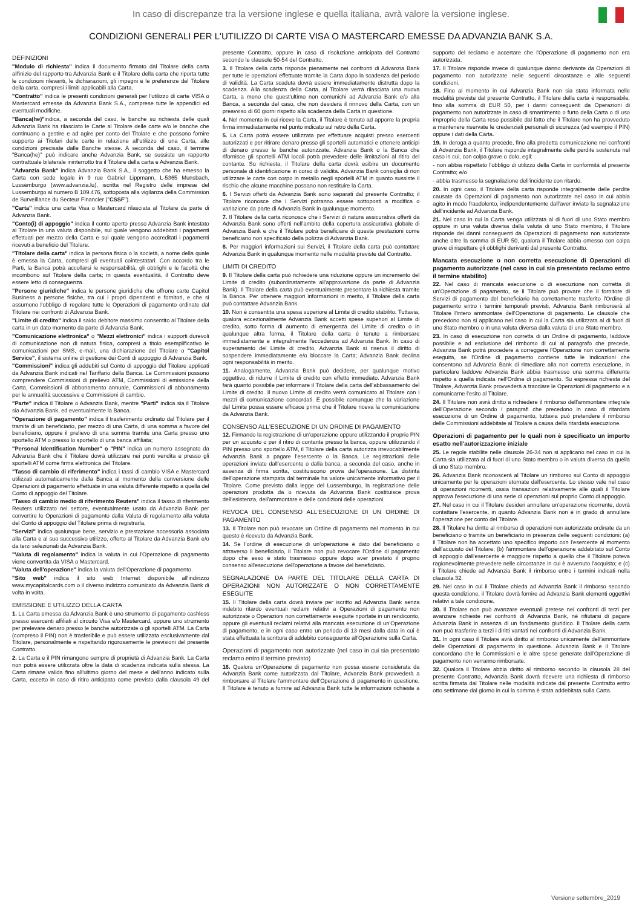In caso di discrepanze tra la versione inglese e quella italiana, avrà valore la versione inglese.
CONDIZIONI GENERALI PER L'UTILIZZO DI CARTE VISA O MASTERCARD EMESSE DA ADVANZIA BANK S.A.
DEFINIZIONI
"Modulo di richiesta" indica il documento firmato dal Titolare della carta all'inizio del rapporto tra Advanzia Bank e il Titolare della carta che riporta tutte le condizioni rilevanti, le dichiarazioni, gli impegni e le preferenze del Titolare della carta, compresi i limiti applicabili alla Carta.
"Contratto" indica le presenti condizioni generali per l'utilizzo di carte VISA o Mastercard emesse da Advanzia Bank S.A., comprese tutte le appendici ed eventuali modifiche.
"Banca(he)"indica, a seconda del caso, le banche su richiesta delle quali Advanzia Bank ha rilasciato le Carte al Titolare delle carte e/o le banche che continuano a gestire e ad agire per conto del Titolare e che possono fornire supporto ai Titolari delle carte in relazione all'utilizzo di una Carta, alle condizioni precisate dalle Banche stesse. A seconda del caso, il termine "Banca(he)" può indicare anche Advanzia Bank, se sussiste un rapporto contrattuale bilaterale ininterrotto tra il Titolare della carta e Advanzia Bank.
"Advanzia Bank" indica Advanzia Bank S.A., il soggetto che ha emesso la Carta con sede legale in 9 rue Gabriel Lippmann, L-5365 Munsbach, Lussemburgo (www.advanzia.lu), iscritta nel Registro delle imprese del Lussemburgo al numero B 109.476, sottoposta alla vigilanza della Commission de Surveillance du Secteur Financier ("CSSF").
"Carta" indica una carta Visa o Mastercard rilasciata al Titolare da parte di Advanzia Bank.
"Conto(i) di appoggio" indica il conto aperto presso Advanzia Bank intestato al Titolare in una valuta disponibile, sul quale vengono addebitati i pagamenti effettuati per mezzo della Carta e sul quale vengono accreditati i pagamenti ricevuti a beneficio del Titolare.
"Titolare della carta" indica la persona fisica o la società, a nome della quale è emessa la Carta, compresi gli eventuali cointestatari. Con accordo tra le Parti, la Banca potrà accollarsi le responsabilità, gli obblighi e le facoltà che incombono sul Titolare della carta; in questa eventualità, il Contratto deve essere letto di conseguenza.
"Persone giuridiche" indica le persone giuridiche che offrono carte Capitol Business a persone fisiche, tra cui i propri dipendenti e fornitori, e che si assumono l'obbligo di regolare tutte le Operazioni di pagamento ordinate dal Titolare nei confronti di Advanzia Bank.
"Limite di credito" indica il saldo debitore massimo consentito al Titolare della carta in un dato momento da parte di Advanzia Bank.
"Comunicazione elettronica" o "Mezzi elettronici" indica i supporti durevoli di comunicazione non di natura fisica, compresi a titolo esemplificativo le comunicazioni per SMS, e-mail, una dichiarazione del Titolare o "Capitol Service", il sistema online di gestione dei Conti di appoggio di Advanzia Bank.
"Commissioni" indica gli addebiti sul Conto di appoggio del Titolare applicati da Advanzia Bank indicati nel Tariffario della Banca. Le Commissioni possono comprendere Commissioni di prelievo ATM, Commissioni di emissione della Carta, Commissioni di abbonamento annuale, Commissioni di abbonamento per le annualità successive e Commissioni di cambio.
"Parte" indica il Titolare o Advanzia Bank, mentre "Parti" indica sia il Titolare sia Advanzia Bank, ed eventualmente la Banca.
"Operazione di pagamento" indica il trasferimento ordinato dal Titolare per il tramite di un beneficiario, per mezzo di una Carta, di una somma a favore del beneficiario, oppure il prelievo di una somma tramite una Carta presso uno sportello ATM o presso lo sportello di una banca affiliata;
"Personal Identification Number" o "PIN" indica un numero assegnato da Advanzia Bank che il Titolare dovrà utilizzare nei punti vendita e presso gli sportelli ATM come firma elettronica del Titolare.
"Tasso di cambio di riferimento" indica i tassi di cambio VISA e Mastercard utilizzati automaticamente dalla Banca al momento della conversione delle Operazioni di pagamento effettuate in una valuta differente rispetto a quella del Conto di appoggio del Titolare.
"Tasso di cambio medio di riferimento Reuters" indica il tasso di riferimento Reuters utilizzato nel settore, eventualmente usato da Advanzia Bank per convertire le Operazioni di pagamento dalla Valuta di regolamento alla valuta del Conto di appoggio del Titolare prima di registrarla.
"Servizi" indica qualunque bene, servizio e prestazione accessoria associata alla Carta e al suo successivo utilizzo, offerto al Titolare da Advanzia Bank e/o da terzi selezionati da Advanzia Bank.
"Valuta di regolamento" indica la valuta in cui l'Operazione di pagamento viene convertita da VISA o Mastercard.
"Valuta dell'operazione" indica la valuta dell'Operazione di pagamento.
"Sito web" indica il sito web Internet disponibile all'indirizzo www.mycapitolcards.com o il diverso indirizzo comunicato da Advanzia Bank di volta in volta.
EMISSIONE E UTILIZZO DELLA CARTA
1. La Carta emessa da Advanzia Bank è uno strumento di pagamento cashless presso esercenti affiliati al circuito Visa e/o Mastercard, oppure uno strumento per prelevare denaro presso le banche autorizzate o gli sportelli ATM. La Carta (compreso il PIN) non è trasferibile e può essere utilizzata esclusivamente dal Titolare, personalmente e rispettando rigorosamente le previsioni del presente Contratto.
2. La Carta e il PIN rimangono sempre di proprietà di Advanzia Bank. La Carta non potrà essere utilizzata oltre la data di scadenza indicata sulla stessa. La Carta rimane valida fino all'ultimo giorno del mese e dell'anno indicato sulla Carta, eccetto in caso di ritiro anticipato come previsto dalla clausola 49 del presente Contratto, oppure in caso di risoluzione anticipata del Contratto secondo le clausole 50-54 del Contratto.
3. Il Titolare della carta risponde pienamente nei confronti di Advanzia Bank per tutte le operazioni effettuate tramite la Carta dopo la scadenza del periodo di validità. La Carta scaduta dovrà essere immediatamente distrutta dopo la scadenza. Alla scadenza della Carta, al Titolare verrà rilasciata una nuova Carta, a meno che quest'ultimo non comunichi ad Advanzia Bank e/o alla Banca, a seconda del caso, che non desidera il rinnovo della Carta, con un preavviso di 60 giorni rispetto alla scadenza della Carta in questione.
4. Nel momento in cui riceve la Carta, il Titolare è tenuto ad apporre la propria firma immediatamente nel punto indicato sul retro della Carta.
5. La Carta potrà essere utilizzata per effettuare acquisti presso esercenti autorizzati e per ritirare denaro presso gli sportelli automatici e ottenere anticipi di denaro presso le banche autorizzate. Advanzia Bank o la Banca che rifornisce gli sportelli ATM locali potrà prevedere delle limitazioni al ritiro del contante. Su richiesta, il Titolare della carta dovrà esibire un documento personale di identificazione in corso di validità. Advanzia Bank consiglia di non utilizzare le carte con corpo in metallo negli sportelli ATM in quanto sussiste il rischio che alcune macchine possano non restituire la Carta.
6. I Servizi offerti da Advanzia Bank sono separati dal presente Contratto; il Titolare riconosce che i Servizi potranno essere sottoposti a modifica o variazione da parte di Advanzia Bank in qualunque momento.
7. Il Titolare della carta riconosce che i Servizi di natura assicurativa offerti da Advanzia Bank sono offerti nell'ambito della copertura assicurativa globale di Advanzia Bank e che il Titolare potrà beneficiare di queste prestazioni come beneficiario non specificato della polizza di Advanzia Bank.
8. Per maggiori informazioni sui Servizi, il Titolare della carta può contattare Advanzia Bank in qualunque momento nelle modalità previste dal Contratto.
LIMITI DI CREDITO
9. Il Titolare della carta può richiedere una riduzione oppure un incremento del Limite di credito (subordinatamente all'approvazione da parte di Advanzia Bank). Il Titolare della carta può eventualmente presentare la richiesta tramite la Banca. Per ottenere maggiori informazioni in merito, il Titolare della carta può contattare Advanzia Bank.
10. Non è consentita una spesa superiore al Limite di credito stabilito. Tuttavia, qualora eccezionalmente Advanzia Bank accetti spese superiori al Limite di credito, sotto forma di aumento di emergenza del Limite di credito o in qualunque altra forma, il Titolare della carta è tenuto a rimborsare immediatamente e integralmente l'eccedenza ad Advanzia Bank. In caso di superamento del Limite di credito, Advanzia Bank si riserva il diritto di sospendere immediatamente e/o bloccare la Carta; Advanzia Bank declina ogni responsabilità in merito.
11. Analogamente, Advanzia Bank può decidere, per qualunque motivo oggettivo, di ridurre il Limite di credito con effetto immediato. Advanzia Bank farà quanto possibile per informare il Titolare della carta dell'abbassamento del Limite di credito. Il nuovo Limite di credito verrà comunicato al Titolare con i mezzi di comunicazione concordati. È possibile comunque che la variazione del Limite possa essere efficace prima che il Titolare riceva la comunicazione da Advanzia Bank.
CONSENSO ALL'ESECUZIONE DI UN ORDINE DI PAGAMENTO
12. Firmando la registrazione di un'operazione oppure utilizzando il proprio PIN per un acquisto o per il ritiro di contante presso la banca, oppure utilizzando il PIN presso uno sportello ATM, il Titolare della carta autorizza irrevocabilmente Advanzia Bank a pagare l'esercente o la Banca. Le registrazioni delle operazioni inviate dall'esercente o dalla banca, a seconda del caso, anche in assenza di firma scritta, costituiscono prova dell'operazione. La distinta dell'operazione stampata dal terminale ha valore unicamente informativo per il Titolare. Come previsto dalla legge del Lussemburgo, la registrazione delle operazioni prodotta da o ricevuta da Advanzia Bank costituisce prova dell'esistenza, dell'ammontare e delle condizioni delle operazioni.
REVOCA DEL CONSENSO ALL'ESECUZIONE DI UN ORDINE DI PAGAMENTO
13. Il Titolare non può revocare un Ordine di pagamento nel momento in cui questo è ricevuto da Advanzia Bank.
14. Se l'ordine di esecuzione di un'operazione è dato dal beneficiario o attraverso il beneficiario, il Titolare non può revocare l'Ordine di pagamento dopo che esso è stato trasmesso oppure dopo aver prestato il proprio consenso all'esecuzione dell'operazione a favore del beneficiario.
SEGNALAZIONE DA PARTE DEL TITOLARE DELLA CARTA DI OPERAZIONI NON AUTORIZZATE O NON CORRETTAMENTE ESEGUITE
15. Il Titolare della carta dovrà inviare per iscritto ad Advanzia Bank senza indebito ritardo eventuali reclami relativi a Operazioni di pagamento non autorizzate o Operazioni non correttamente eseguite riportate in un rendiconto, oppure gli eventuali reclami relativi alla mancata esecuzione di un'Operazione di pagamento, e in ogni caso entro un periodo di 13 mesi dalla data in cui è stata effettuata la scrittura di addebito conseguente all'Operazione sulla Carta.
Operazioni di pagamento non autorizzate (nel caso in cui sia presentato reclamo entro il termine previsto)
16. Qualora un'Operazione di pagamento non possa essere considerata da Advanzia Bank come autorizzata dal Titolare, Advanzia Bank provvederà a rimborsare al Titolare l'ammontare dell'Operazione di pagamento in questione. Il Titolare è tenuto a fornire ad Advanzia Bank tutte le informazioni richieste a supporto del reclamo e accertare che l'Operazione di pagamento non era autorizzata.
17. Il Titolare risponde invece di qualunque danno derivante da Operazioni di pagamento non autorizzate nelle seguenti circostanze e alle seguenti condizioni.
18. Fino al momento in cui Advanzia Bank non sia stata informata nelle modalità previste dal presente Contratto, il Titolare della carta è responsabile, fino alla somma di EUR 50, per i danni conseguenti da Operazioni di pagamento non autorizzate in caso di smarrimento o furto della Carta o di uso improprio della Carta reso possibile dal fatto che il Titolare non ha provveduto a mantenere riservate le credenziali personali di sicurezza (ad esempio il PIN) oppure i dati della Carta.
19. In deroga a quanto precede, fino alla predetta comunicazione nei confronti di Advanzia Bank, il Titolare risponde integralmente delle perdite sostenute nel caso in cui, con colpa grave o dolo, egli:
- non abbia rispettato l'obbligo di utilizzo della Carta in conformità al presente Contratto; e/o
- abbia trasmesso la segnalazione dell'incidente con ritardo.
20. In ogni caso, il Titolare della carta risponde integralmente delle perdite causate da Operazioni di pagamento non autorizzate nel caso in cui abbia agito in modo fraudolento, indipendentemente dall'aver inviato la segnalazione dell'incidente ad Advanzia Bank.
21. Nel caso in cui la Carta venga utilizzata al di fuori di uno Stato membro oppure in una valuta diversa dalla valuta di uno Stato membro, il Titolare risponde dei danni conseguenti da Operazioni di pagamento non autorizzate anche oltre la somma di EUR 50, qualora il Titolare abbia omesso con colpa grave di rispettare gli obblighi derivanti dal presente Contratto.
Mancata esecuzione o non corretta esecuzione di Operazioni di pagamento autorizzate (nel caso in cui sia presentato reclamo entro il termine stabilito)
22. Nel caso di mancata esecuzione o di esecuzione non corretta di un'Operazione di pagamento, se il Titolare può provare che il fornitore di Servizi di pagamento del beneficiario ha correttamente trasferito l'Ordine di pagamento entro i termini temporali previsti, Advanzia Bank rimborserà al Titolare l'intero ammontare dell'Operazione di pagamento. Le clausole che precedono non si applicano nel caso in cui la Carta sia utilizzata al di fuori di uno Stato membro o in una valuta diversa dalla valuta di uno Stato membro.
23. In caso di esecuzione non corretta di un Ordine di pagamento, laddove possibile e ad esclusione del rimborso di cui al paragrafo che precede, Advanzia Bank potrà procedere a correggere l'Operazione non correttamente eseguita, se l'Ordine di pagamento contiene tutte le indicazioni che consentono ad Advanzia Bank di rimediare alla non corretta esecuzione, in particolare laddove Advanzia Bank abbia trasmesso una somma differente rispetto a quella indicata nell'Ordine di pagamento. Su espressa richiesta del Titolare, Advanzia Bank provvederà a tracciare le Operazioni di pagamento e a comunicarne l'esito al Titolare.
24. Il Titolare non avrà diritto a richiedere il rimborso dell'ammontare integrale dell'Operazione secondo i paragrafi che precedono in caso di ritardata esecuzione di un Ordine di pagamento, tuttavia può pretendere il rimborso delle Commissioni addebitate al Titolare a causa della ritardata esecuzione.
Operazioni di pagamento per le quali non è specificato un importo esatto nell'autorizzazione iniziale
25. Le regole stabilite nelle clausole 26-34 non si applicano nel caso in cui la Carta sia utilizzata al di fuori di uno Stato membro o in valuta diversa da quella di uno Stato membro.
26. Advanzia Bank riconoscerà al Titolare un rimborso sul Conto di appoggio unicamente per le operazioni stornate dall'esercente. Lo stesso vale nel caso di operazioni ricorrenti, ossia transazioni relativamente alle quali il Titolare approva l'esecuzione di una serie di operazioni sul proprio Conto di appoggio.
27. Nel caso in cui il Titolare desideri annullare un'operazione ricorrente, dovrà contattare l'esercente, in quanto Advanzia Bank non è in grado di annullare l'operazione per conto del Titolare.
28. Il Titolare ha diritto al rimborso di operazioni non autorizzate ordinate da un beneficiario o tramite un beneficiario in presenza delle seguenti condizioni: (a) il Titolare non ha accettato uno specifico importo con l'esercente al momento dell'acquisto del Titolare; (b) l'ammontare dell'operazione addebitato sul Conto di appoggio dall'esercente è maggiore rispetto a quello che il Titolare poteva ragionevolmente prevedere nelle circostanze in cui è avvenuto l'acquisto; e (c) il Titolare chiede ad Advanzia Bank il rimborso entro i termini indicati nella clausola 32.
29. Nel caso in cui il Titolare chieda ad Advanzia Bank il rimborso secondo questa condizione, il Titolare dovrà fornire ad Advanzia Bank elementi oggettivi relativi a tale condizione.
30. Il Titolare non può avanzare eventuali pretese nei confronti di terzi per avanzare richieste nei confronti di Advanzia Bank, né rifiutarsi di pagare Advanzia Bank in assenza di un fondamento giuridico. Il Titolare della carta non può trasferire a terzi i diritti vantati nei confronti di Advanzia Bank.
31. In ogni caso il Titolare avrà diritto al rimborso unicamente dell'ammontare delle Operazioni di pagamento in questione. Advanzia Bank e il Titolare concordano che le Commissioni e le altre spese generate dall'Operazione di pagamento non verranno rimborsate.
32. Qualora il Titolare abbia diritto al rimborso secondo la clausola 28 del presente Contratto, Advanzia Bank dovrà ricevere una richiesta di rimborso scritta firmata dal Titolare nelle modalità indicate dal presente Contratto entro otto settimane dal giorno in cui la somma è stata addebitata sulla Carta.
Versione settembre_2019